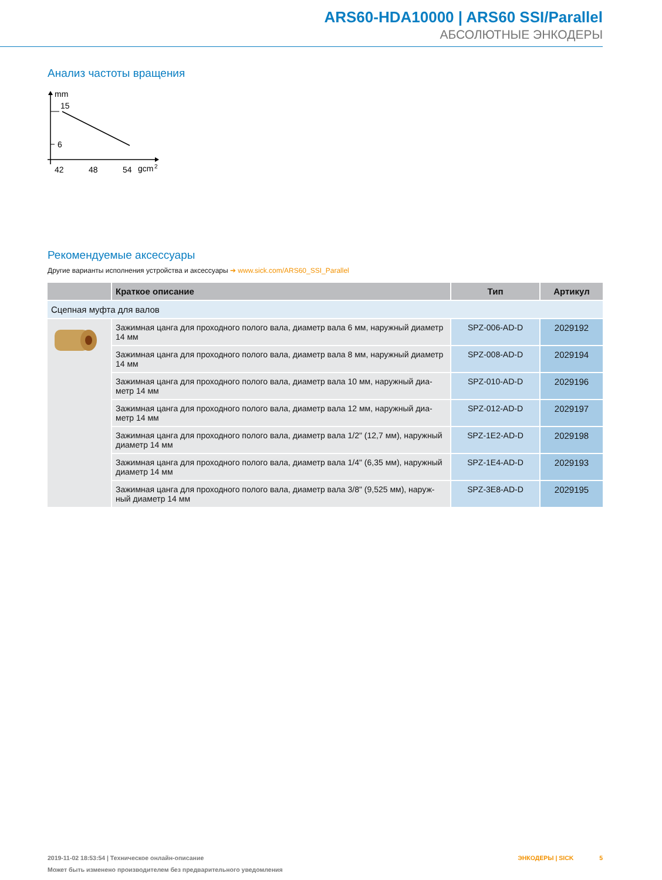ARS60-HDA10000 | ARS60 SSI/Parallel
АБСОЛЮТНЫЕ ЭНКОДЕРЫ
Анализ частоты вращения
mm
15
6
42
48
54
gcm
2
Рекомендуемые аксессуары
Другие варианты исполнения устройства и аксессуары ➔ www.sick.com/ARS60_SSI_Parallel
| | Краткое описание | Тип | Артикул |
| --- | --- | --- | --- |
| Сцепная муфта для валов | | | |
| | Зажимная цанга для проходного полого вала, диаметр вала 6 мм, наружный диаметр 14 мм | SPZ-006-AD-D | 2029192 |
| | Зажимная цанга для проходного полого вала, диаметр вала 8 мм, наружный диаметр 14 мм | SPZ-008-AD-D | 2029194 |
| | Зажимная цанга для проходного полого вала, диаметр вала 10 мм, наружный диа­метр 14 мм | SPZ-010-AD-D | 2029196 |
| | Зажимная цанга для проходного полого вала, диаметр вала 12 мм, наружный диа­метр 14 мм | SPZ-012-AD-D | 2029197 |
| | Зажимная цанга для проходного полого вала, диаметр вала 1/2" (12,7 мм), наружный диаметр 14 мм | SPZ-1E2-AD-D | 2029198 |
| | Зажимная цанга для проходного полого вала, диаметр вала 1/4" (6,35 мм), наружный диаметр 14 мм | SPZ-1E4-AD-D | 2029193 |
| | Зажимная цанга для проходного полого вала, диаметр вала 3/8" (9,525 мм), наруж­ный диаметр 14 мм | SPZ-3E8-AD-D | 2029195 |
2019-11-02 18:53:54 | Техническое онлайн-описание ЭНКОДЕРЫ | SICK 5
Может быть изменено производителем без предварительного уведомления